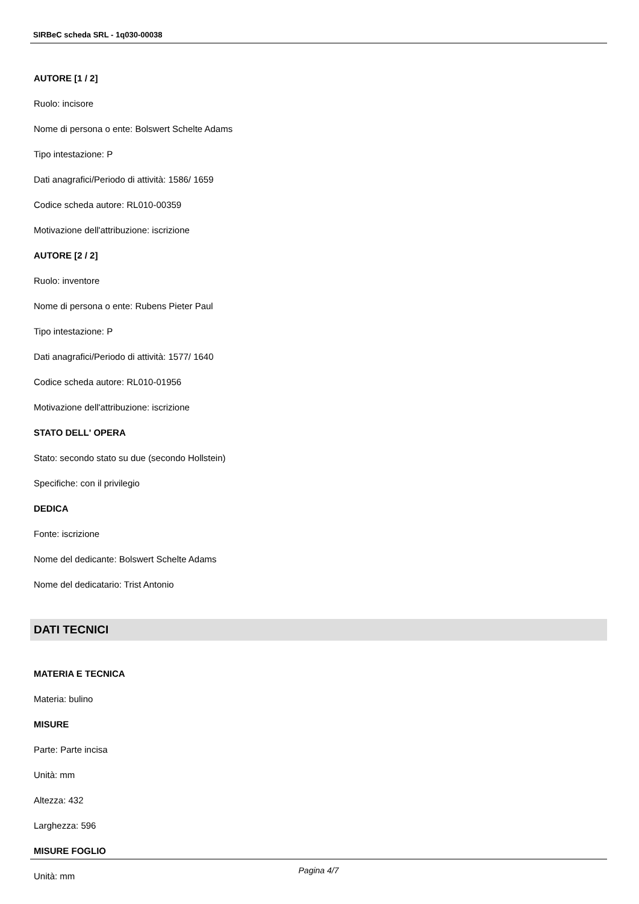SIRBeC scheda SRL - 1q030-00038
AUTORE [1 / 2]
Ruolo: incisore
Nome di persona o ente: Bolswert Schelte Adams
Tipo intestazione: P
Dati anagrafici/Periodo di attività: 1586/ 1659
Codice scheda autore: RL010-00359
Motivazione dell'attribuzione: iscrizione
AUTORE [2 / 2]
Ruolo: inventore
Nome di persona o ente: Rubens Pieter Paul
Tipo intestazione: P
Dati anagrafici/Periodo di attività: 1577/ 1640
Codice scheda autore: RL010-01956
Motivazione dell'attribuzione: iscrizione
STATO DELL' OPERA
Stato: secondo stato su due (secondo Hollstein)
Specifiche: con il privilegio
DEDICA
Fonte: iscrizione
Nome del dedicante: Bolswert Schelte Adams
Nome del dedicatario: Trist Antonio
DATI TECNICI
MATERIA E TECNICA
Materia: bulino
MISURE
Parte: Parte incisa
Unità: mm
Altezza: 432
Larghezza: 596
MISURE FOGLIO
Unità: mm
Pagina 4/7